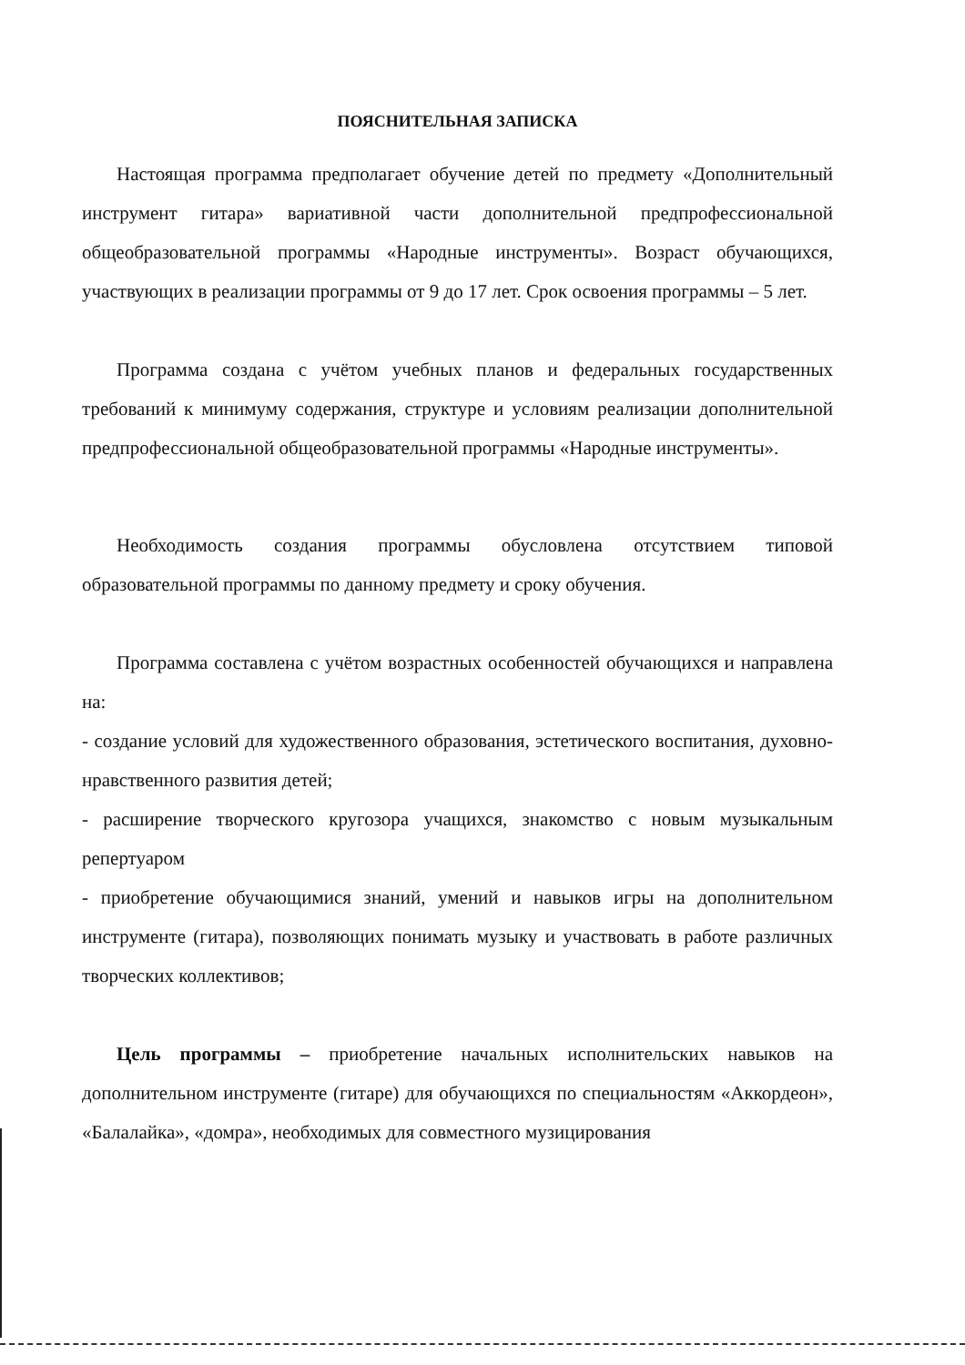ПОЯСНИТЕЛЬНАЯ ЗАПИСКА
Настоящая программа предполагает обучение детей по предмету «Дополнительный инструмент гитара» вариативной части дополнительной предпрофессиональной общеобразовательной программы «Народные инструменты». Возраст обучающихся, участвующих в реализации программы от 9 до 17 лет. Срок освоения программы – 5 лет.
Программа создана с учётом учебных планов и федеральных государственных требований к минимуму содержания, структуре и условиям реализации дополнительной предпрофессиональной общеобразовательной программы «Народные инструменты».
Необходимость создания программы обусловлена отсутствием типовой образовательной программы по данному предмету и сроку обучения.
Программа составлена с учётом возрастных особенностей обучающихся и направлена на:
- создание условий для художественного образования, эстетического воспитания, духовно-нравственного развития детей;
- расширение творческого кругозора учащихся, знакомство с новым музыкальным репертуаром
- приобретение обучающимися знаний, умений и навыков игры на дополнительном инструменте (гитара), позволяющих понимать музыку и участвовать в работе различных творческих коллективов;
Цель программы – приобретение начальных исполнительских навыков на дополнительном инструменте (гитаре) для обучающихся по специальностям «Аккордеон», «Балалайка», «домра», необходимых для совместного музицирования